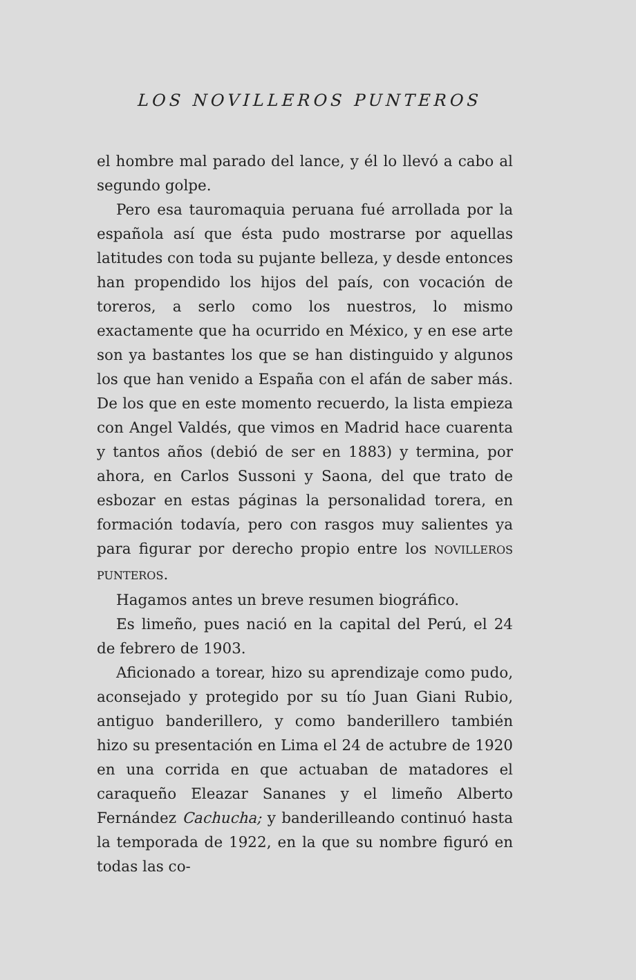LOS NOVILLEROS PUNTEROS
el hombre mal parado del lance, y él lo llevó a cabo al segundo golpe.
Pero esa tauromaquia peruana fué arrollada por la española así que ésta pudo mostrarse por aquellas latitudes con toda su pujante belleza, y desde entonces han propendido los hijos del país, con vocación de toreros, a serlo como los nuestros, lo mismo exactamente que ha ocurrido en México, y en ese arte son ya bastantes los que se han distinguido y algunos los que han venido a España con el afán de saber más. De los que en este momento recuerdo, la lista empieza con Angel Valdés, que vimos en Madrid hace cuarenta y tantos años (debió de ser en 1883) y termina, por ahora, en Carlos Sussoni y Saona, del que trato de esbozar en estas páginas la personalidad torera, en formación todavía, pero con rasgos muy salientes ya para figurar por derecho propio entre los NOVILLEROS PUNTEROS.
Hagamos antes un breve resumen biográfico.
Es limeño, pues nació en la capital del Perú, el 24 de febrero de 1903.
Aficionado a torear, hizo su aprendizaje como pudo, aconsejado y protegido por su tío Juan Giani Rubio, antiguo banderillero, y como banderillero también hizo su presentación en Lima el 24 de actubre de 1920 en una corrida en que actuaban de matadores el caraqueño Eleazar Sananes y el limeño Alberto Fernández Cachucha; y banderilleando continuó hasta la temporada de 1922, en la que su nombre figuró en todas las co-